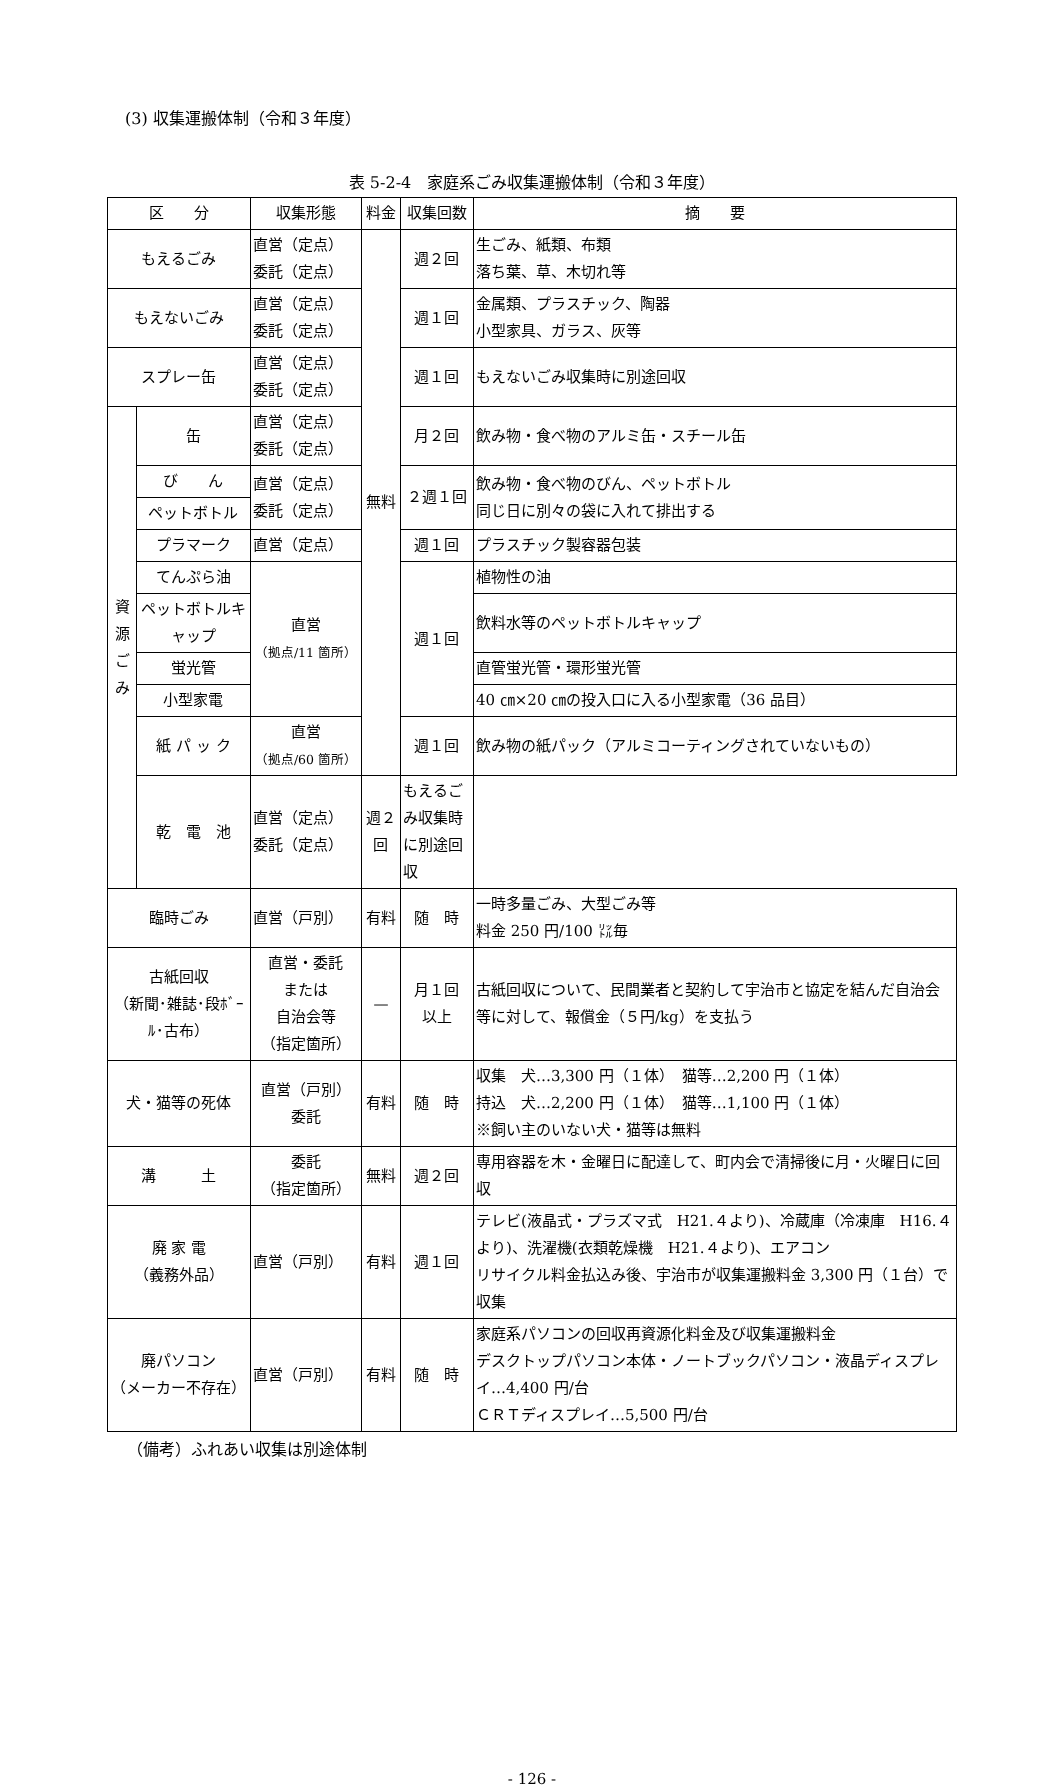(3) 収集運搬体制（令和３年度）
表 5-2-4　家庭系ごみ収集運搬体制（令和３年度）
| 区 分 | | 収集形態 | 料金 | 収集回数 | 摘 要 |
| --- | --- | --- | --- | --- | --- |
| もえるごみ | | 直営（定点） 委託（定点） | 無料 | 週２回 | 生ごみ、紙類、布類 落ち葉、草、木切れ等 |
| もえないごみ | | 直営（定点） 委託（定点） | | 週１回 | 金属類、プラスチック、陶器 小型家具、ガラス、灰等 |
| スプレー缶 | | 直営（定点） 委託（定点） | | 週１回 | もえないごみ収集時に別途回収 |
| 資 源 ご み | 缶 | 直営（定点） 委託（定点） | | 月２回 | 飲み物・食べ物のアルミ缶・スチール缶 |
| | び ん | 直営（定点） 委託（定点） | | ２週１回 | 飲み物・食べ物のびん、ペットボトル 同じ日に別々の袋に入れて排出する |
| | ペットボトル | | | | |
| | プラマーク | 直営（定点） | | 週１回 | プラスチック製容器包装 |
| | てんぷら油 | 直営 （拠点/11 箇所） | | 週１回 | 植物性の油 |
| | ペットボトルキャップ | | | | 飲料水等のペットボトルキャップ |
| | 蛍光管 | | | | 直管蛍光管・環形蛍光管 |
| | 小型家電 | | | | 40 ㎝×20 ㎝の投入口に入る小型家電（36 品目） |
| | 紙 パ ッ ク | 直営 （拠点/60 箇所） | | 週１回 | 飲み物の紙パック（アルミコーティングされていないもの） |
| | 乾 電 池 | 直営（定点） 委託（定点） | 週２回 | もえるごみ収集時に別途回収 | |
| 臨時ごみ | | 直営（戸別） | 有料 | 随 時 | 一時多量ごみ、大型ごみ等 料金 250 円/100 ㍑毎 |
| 古紙回収 （新聞･雑誌･段ﾎﾞｰﾙ･古布） | | 直営・委託 または 自治会等 （指定箇所） | — | 月１回 以上 | 古紙回収について、民間業者と契約して宇治市と協定を結んだ自治会等に対して、報償金（５円/kg）を支払う |
| 犬・猫等の死体 | | 直営（戸別） 委託 | 有料 | 随 時 | 収集 犬…3,300 円（１体） 猫等…2,200 円（１体） 持込 犬…2,200 円（１体） 猫等…1,100 円（１体） ※飼い主のいない犬・猫等は無料 |
| 溝 土 | | 委託 （指定箇所） | 無料 | 週２回 | 専用容器を木・金曜日に配達して、町内会で清掃後に月・火曜日に回収 |
| 廃 家 電 （義務外品） | | 直営（戸別） | 有料 | 週１回 | テレビ(液晶式・プラズマ式 H21.４より)、冷蔵庫（冷凍庫 H16.４より)、洗濯機(衣類乾燥機 H21.４より)、エアコン リサイクル料金払込み後、宇治市が収集運搬料金 3,300 円（１台）で収集 |
| 廃パソコン （メーカー不存在） | | 直営（戸別） | 有料 | 随 時 | 家庭系パソコンの回収再資源化料金及び収集運搬料金 デスクトップパソコン本体・ノートブックパソコン・液晶ディスプレイ…4,400 円/台 ＣＲＴディスプレイ…5,500 円/台 |
（備考）ふれあい収集は別途体制
- 126 -